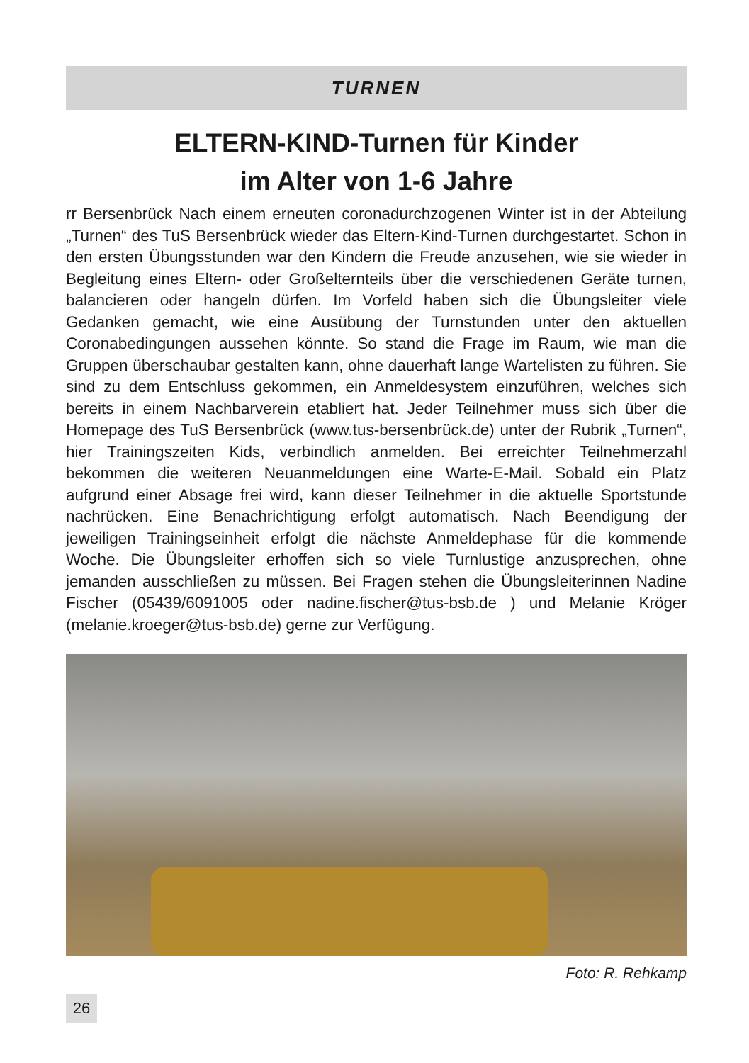TURNEN
ELTERN-KIND-Turnen für Kinder
im Alter von 1-6 Jahre
rr Bersenbrück Nach einem erneuten coronadurchzogenen Winter ist in der Abteilung „Turnen“ des TuS Bersenbrück wieder das Eltern-Kind-Turnen durchgestartet. Schon in den ersten Übungsstunden war den Kindern die Freude anzusehen, wie sie wieder in Begleitung eines Eltern- oder Großelternteils über die verschiedenen Geräte turnen, balancieren oder hangeln dürfen. Im Vorfeld haben sich die Übungsleiter viele Gedanken gemacht, wie eine Ausübung der Turnstunden unter den aktuellen Coronabedingungen aussehen könnte. So stand die Frage im Raum, wie man die Gruppen überschaubar gestalten kann, ohne dauerhaft lange Wartelisten zu führen. Sie sind zu dem Entschluss gekommen, ein Anmeldesystem einzuführen, welches sich bereits in einem Nachbarverein etabliert hat. Jeder Teilnehmer muss sich über die Homepage des TuS Bersenbrück (www.tus-bersenbrück.de) unter der Rubrik „Turnen“, hier Trainingszeiten Kids, verbindlich anmelden. Bei erreichter Teilnehmerzahl bekommen die weiteren Neuanmeldungen eine Warte-E-Mail. Sobald ein Platz aufgrund einer Absage frei wird, kann dieser Teilnehmer in die aktuelle Sportstunde nachrücken. Eine Benachrichtigung erfolgt automatisch. Nach Beendigung der jeweiligen Trainingseinheit erfolgt die nächste Anmeldephase für die kommende Woche. Die Übungsleiter erhoffen sich so viele Turnlustige anzusprechen, ohne jemanden ausschließen zu müssen. Bei Fragen stehen die Übungsleiterinnen Nadine Fischer (05439/6091005 oder nadine.fischer@tus-bsb.de ) und Melanie Kröger (melanie.kroeger@tus-bsb.de) gerne zur Verfügung.
Foto: R. Rehkamp
26